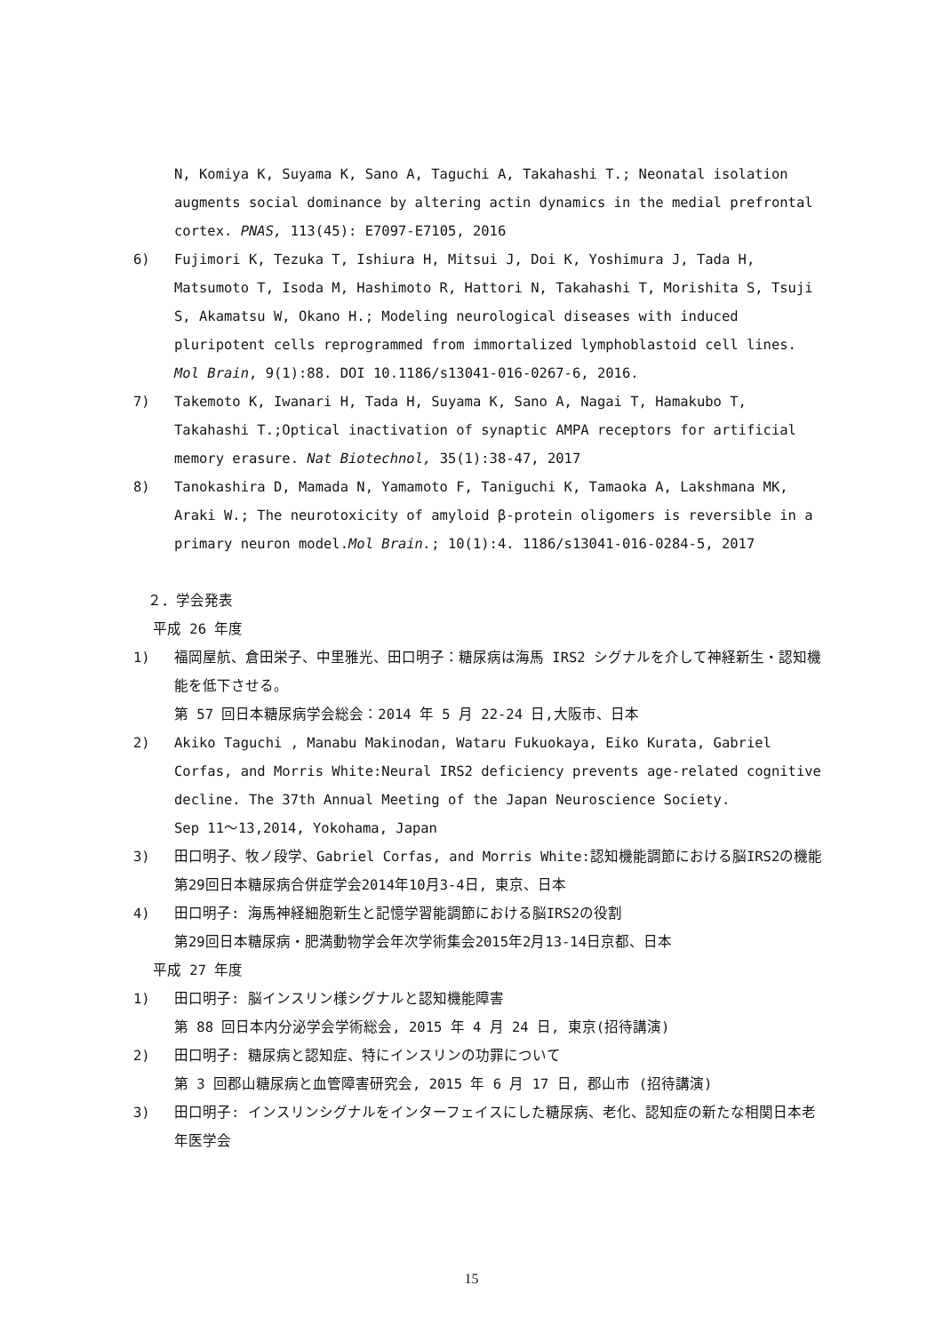N, Komiya K, Suyama K, Sano A, Taguchi A, Takahashi T.; Neonatal isolation augments social dominance by altering actin dynamics in the medial prefrontal cortex. PNAS, 113(45): E7097-E7105, 2016
6) Fujimori K, Tezuka T, Ishiura H, Mitsui J, Doi K, Yoshimura J, Tada H, Matsumoto T, Isoda M, Hashimoto R, Hattori N, Takahashi T, Morishita S, Tsuji S, Akamatsu W, Okano H.; Modeling neurological diseases with induced pluripotent cells reprogrammed from immortalized lymphoblastoid cell lines. Mol Brain, 9(1):88. DOI 10.1186/s13041-016-0267-6, 2016.
7) Takemoto K, Iwanari H, Tada H, Suyama K, Sano A, Nagai T, Hamakubo T, Takahashi T.;Optical inactivation of synaptic AMPA receptors for artificial memory erasure. Nat Biotechnol, 35(1):38-47, 2017
8) Tanokashira D, Mamada N, Yamamoto F, Taniguchi K, Tamaoka A, Lakshmana MK, Araki W.; The neurotoxicity of amyloid β-protein oligomers is reversible in a primary neuron model.Mol Brain.; 10(1):4. 1186/s13041-016-0284-5, 2017
２．学会発表
平成 26 年度
1) 福岡屋航、倉田栄子、中里雅光、田口明子：糖尿病は海馬 IRS2 シグナルを介して神経新生・認知機能を低下させる。
第 57 回日本糖尿病学会総会：2014 年 5 月 22-24 日,大阪市、日本
2) Akiko Taguchi , Manabu Makinodan, Wataru Fukuokaya, Eiko Kurata, Gabriel Corfas, and Morris White:Neural IRS2 deficiency prevents age-related cognitive decline. The 37th Annual Meeting of the Japan Neuroscience Society.
Sep 11～13,2014, Yokohama, Japan
3) 田口明子、牧ノ段学、Gabriel Corfas, and Morris White:認知機能調節における脳IRS2の機能
第29回日本糖尿病合併症学会2014年10月3-4日, 東京、日本
4) 田口明子: 海馬神経細胞新生と記憶学習能調節における脳IRS2の役割
第29回日本糖尿病・肥満動物学会年次学術集会2015年2月13-14日京都、日本
平成 27 年度
1) 田口明子: 脳インスリン様シグナルと認知機能障害
第 88 回日本内分泌学会学術総会, 2015 年 4 月 24 日, 東京(招待講演)
2) 田口明子: 糖尿病と認知症、特にインスリンの功罪について
第 3 回郡山糖尿病と血管障害研究会, 2015 年 6 月 17 日, 郡山市 (招待講演)
3) 田口明子: インスリンシグナルをインターフェイスにした糖尿病、老化、認知症の新たな相関日本老年医学会
15